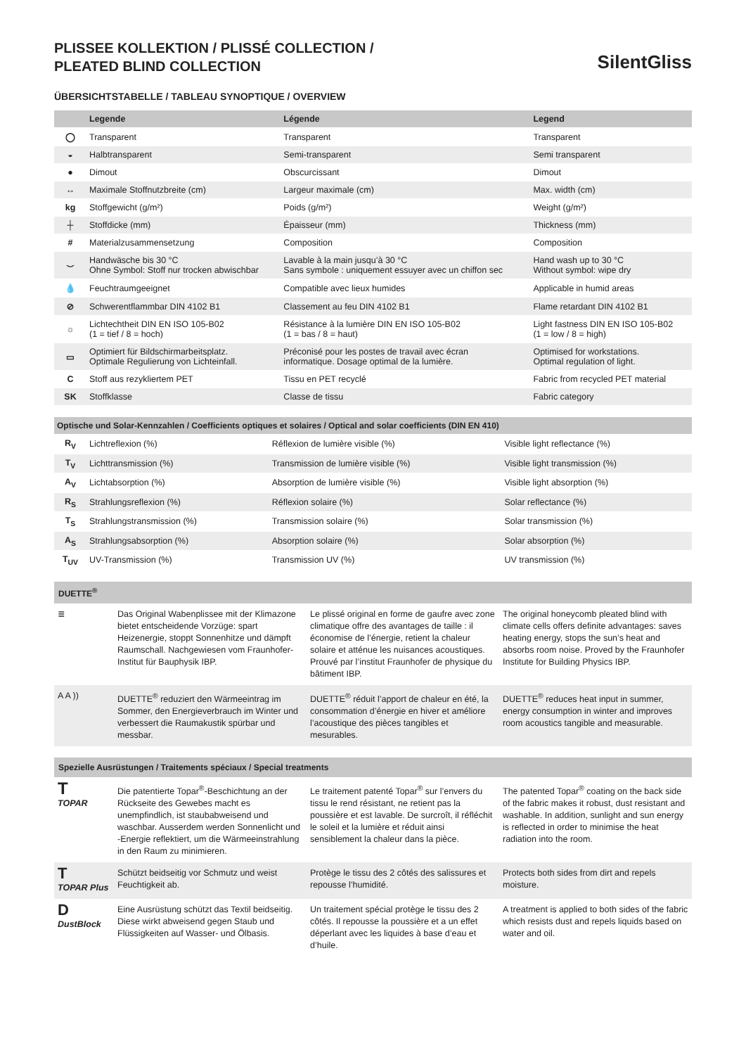PLISSEE KOLLEKTION / PLISSÉ COLLECTION /
PLEATED BLIND COLLECTION
SilentGliss
ÜBERSICHTSTABELLE / TABLEAU SYNOPTIQUE / OVERVIEW
| | Legende | Légende | Legend |
| --- | --- | --- | --- |
| ◯ | Transparent | Transparent | Transparent |
| ◒ | Halbtransparent | Semi-transparent | Semi transparent |
| ● | Dimout | Obscurcissant | Dimout |
| ↔ | Maximale Stoffnutzbreite (cm) | Largeur maximale (cm) | Max. width (cm) |
| kg | Stoffgewicht (g/m²) | Poids (g/m²) | Weight (g/m²) |
| ┼ | Stoffdicke (mm) | Épaisseur (mm) | Thickness (mm) |
| # | Materialzusammensetzung | Composition | Composition |
| ⌣ | Handwäsche bis 30 °C Ohne Symbol: Stoff nur trocken abwischbar | Lavable à la main jusqu’à 30 °C Sans symbole : uniquement essuyer avec un chiffon sec | Hand wash up to 30 °C Without symbol: wipe dry |
| 💧 | Feuchtraumgeeignet | Compatible avec lieux humides | Applicable in humid areas |
| ⊘ | Schwerentflammbar DIN 4102 B1 | Classement au feu DIN 4102 B1 | Flame retardant DIN 4102 B1 |
| ☼ | Lichtechtheit DIN EN ISO 105-B02 (1 = tief / 8 = hoch) | Résistance à la lumière DIN EN ISO 105-B02 (1 = bas / 8 = haut) | Light fastness DIN EN ISO 105-B02 (1 = low / 8 = high) |
| ▭ | Optimiert für Bildschirmarbeitsplatz. Optimale Regulierung von Lichteinfall. | Préconisé pour les postes de travail avec écran informatique. Dosage optimal de la lumière. | Optimised for workstations. Optimal regulation of light. |
| C | Stoff aus rezykliertem PET | Tissu en PET recyclé | Fabric from recycled PET material |
| SK | Stoffklasse | Classe de tissu | Fabric category |
| Optische und Solar-Kennzahlen / Coefficients optiques et solaires / Optical and solar coefficients (DIN EN 410) | | | |
| --- | --- | --- | --- |
| R<sub>V</sub> | Lichtreflexion (%) | Réflexion de lumière visible (%) | Visible light reflectance (%) |
| T<sub>V</sub> | Lichttransmission (%) | Transmission de lumière visible (%) | Visible light transmission (%) |
| A<sub>V</sub> | Lichtabsorption (%) | Absorption de lumière visible (%) | Visible light absorption (%) |
| R<sub>S</sub> | Strahlungsreflexion (%) | Réflexion solaire (%) | Solar reflectance (%) |
| T<sub>S</sub> | Strahlungstransmission (%) | Transmission solaire (%) | Solar transmission (%) |
| A<sub>S</sub> | Strahlungsabsorption (%) | Absorption solaire (%) | Solar absorption (%) |
| T<sub>UV</sub> | UV-Transmission (%) | Transmission UV (%) | UV transmission (%) |
DUETTE<sup>®</sup>
≣
Das Original Wabenplissee mit der Klimazone bietet entscheidende Vorzüge: spart Heizenergie, stoppt Sonnenhitze und dämpft Raumschall. Nachgewiesen vom Fraunhofer-Institut für Bauphysik IBP.
Le plissé original en forme de gaufre avec zone climatique offre des avantages de taille : il économise de l’énergie, retient la chaleur solaire et atténue les nuisances acoustiques. Prouvé par l’institut Fraunhofer de physique du bâtiment IBP.
The original honeycomb pleated blind with climate cells offers definite advantages: saves heating energy, stops the sun’s heat and absorbs room noise. Proved by the Fraunhofer Institute for Building Physics IBP.
A A ))
DUETTE<sup>®</sup> reduziert den Wärmeeintrag im Sommer, den Energieverbrauch im Winter und verbessert die Raumakustik spürbar und messbar.
DUETTE<sup>®</sup> réduit l’apport de chaleur en été, la consommation d’énergie en hiver et améliore l’acoustique des pièces tangibles et mesurables.
DUETTE<sup>®</sup> reduces heat input in summer, energy consumption in winter and improves room acoustics tangible and measurable.
Spezielle Ausrüstungen / Traitements spéciaux / Special treatments
T
TOPAR
Die patentierte Topar<sup>®</sup>-Beschichtung an der Rückseite des Gewebes macht es unempfindlich, ist staubabweisend und waschbar. Ausserdem werden Sonnenlicht und -Energie reflektiert, um die Wärmeeinstrahlung in den Raum zu minimieren.
Le traitement patenté Topar<sup>®</sup> sur l’envers du tissu le rend résistant, ne retient pas la poussière et est lavable. De surcroît, il réfléchit le soleil et la lumière et réduit ainsi sensiblement la chaleur dans la pièce.
The patented Topar<sup>®</sup> coating on the back side of the fabric makes it robust, dust resistant and washable. In addition, sunlight and sun energy is reflected in order to minimise the heat radiation into the room.
T
TOPAR Plus
Schützt beidseitig vor Schmutz und weist Feuchtigkeit ab.
Protège le tissu des 2 côtés des salissures et repousse l’humidité.
Protects both sides from dirt and repels moisture.
D
DustBlock
Eine Ausrüstung schützt das Textil beidseitig. Diese wirkt abweisend gegen Staub und Flüssigkeiten auf Wasser- und Ölbasis.
Un traitement spécial protège le tissu des 2 côtés. Il repousse la poussière et a un effet déperlant avec les liquides à base d’eau et d’huile.
A treatment is applied to both sides of the fabric which resists dust and repels liquids based on water and oil.